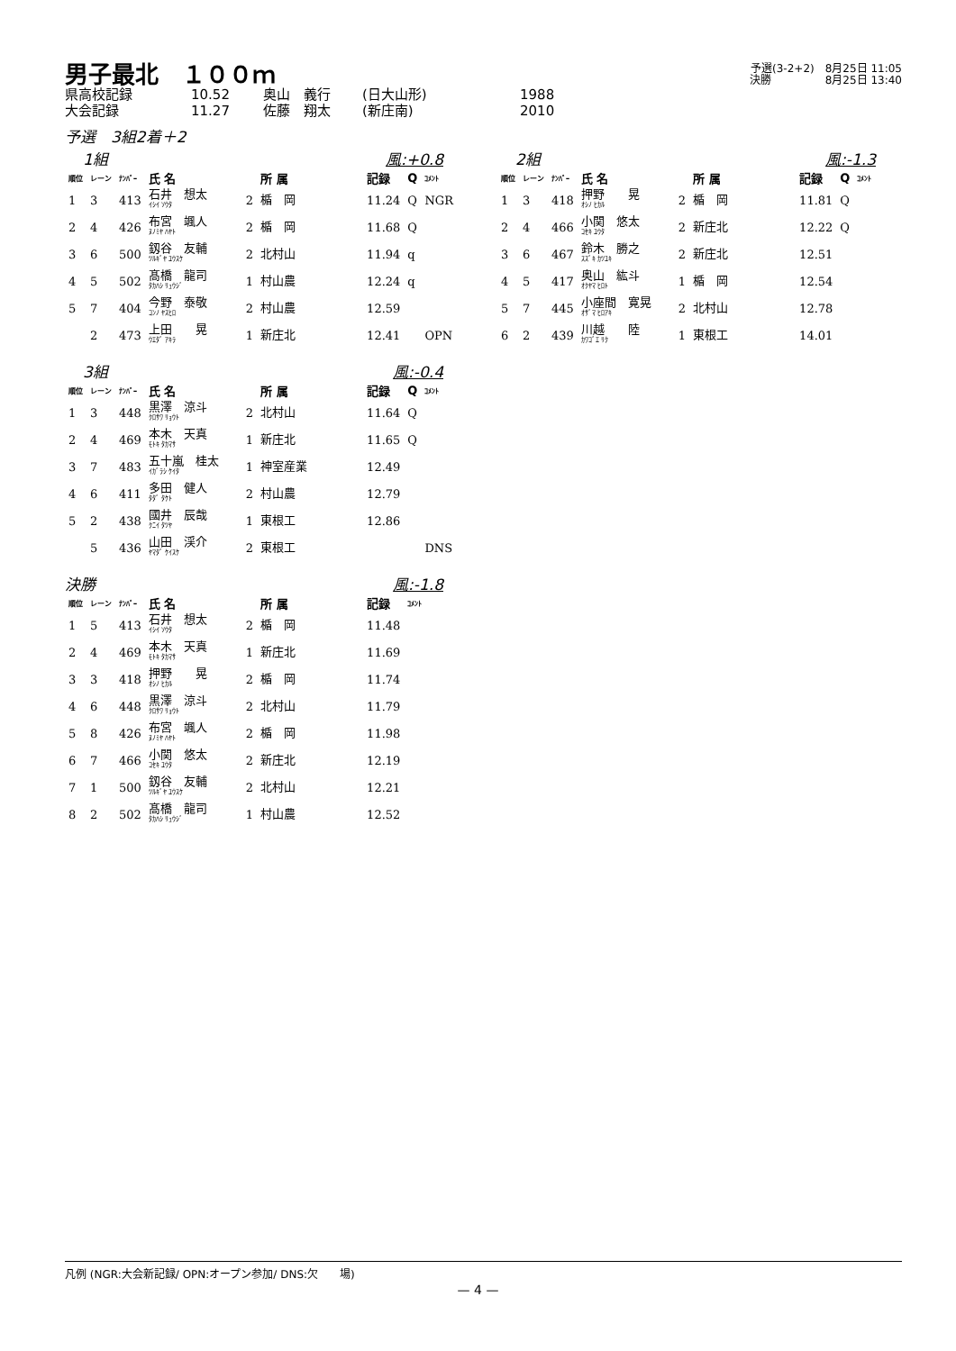男子最北　１００ｍ
予選(3-2+2)　8月25日 11:05
決勝　　　　　8月25日 13:40
県高校記録 10.52 奥山　義行 (日大山形) 1988
大会記録 11.27 佐藤　翔太 (新庄南) 2010
予選　3組2着＋2
1組 風:+0.8
| 順位 | レーン | ﾅﾝﾊﾞｰ | 氏 名 | | 所 属 | 記録 | Q | ｺﾒﾝﾄ |
| --- | --- | --- | --- | --- | --- | --- | --- | --- |
| 1 | 3 | 413 | 石井 想太 ｲｼｲ ｿｳﾀ | 2 | 楯 岡 | 11.24 | Q | NGR |
| 2 | 4 | 426 | 布宮 颯人 ﾇﾉﾐﾔ ﾊﾔﾄ | 2 | 楯 岡 | 11.68 | Q | |
| 3 | 6 | 500 | 釼谷 友輔 ﾂﾙｷﾞﾔ ﾕｳｽｹ | 2 | 北村山 | 11.94 | q | |
| 4 | 5 | 502 | 髙橋 龍司 ﾀｶﾊｼ ﾘｭｳｼﾞ | 1 | 村山農 | 12.24 | q | |
| 5 | 7 | 404 | 今野 泰敬 ｺﾝﾉ ﾔｽﾋﾛ | 2 | 村山農 | 12.59 | | |
| | 2 | 473 | 上田 晃 ｳｴﾀﾞ ｱｷﾗ | 1 | 新庄北 | 12.41 | | OPN |
2組 風:-1.3
| 順位 | レーン | ﾅﾝﾊﾞｰ | 氏 名 | | 所 属 | 記録 | Q | ｺﾒﾝﾄ |
| --- | --- | --- | --- | --- | --- | --- | --- | --- |
| 1 | 3 | 418 | 押野 晃 ｵｼﾉ ﾋｶﾙ | 2 | 楯 岡 | 11.81 | Q | |
| 2 | 4 | 466 | 小関 悠太 ｺｾｷ ﾕｳﾀ | 2 | 新庄北 | 12.22 | Q | |
| 3 | 6 | 467 | 鈴木 勝之 ｽｽﾞｷ ｶﾂﾕｷ | 2 | 新庄北 | 12.51 | | |
| 4 | 5 | 417 | 奥山 紘斗 ｵｸﾔﾏ ﾋﾛﾄ | 1 | 楯 岡 | 12.54 | | |
| 5 | 7 | 445 | 小座間 寛晃 ｵｻﾞﾏ ﾋﾛｱｷ | 2 | 北村山 | 12.78 | | |
| 6 | 2 | 439 | 川越 陸 ｶﾜｺﾞｴ ﾘｸ | 1 | 東根工 | 14.01 | | |
3組 風:-0.4
| 順位 | レーン | ﾅﾝﾊﾞｰ | 氏 名 | | 所 属 | 記録 | Q | ｺﾒﾝﾄ |
| --- | --- | --- | --- | --- | --- | --- | --- | --- |
| 1 | 3 | 448 | 黒澤 涼斗 ｸﾛｻﾜ ﾘｮｳﾄ | 2 | 北村山 | 11.64 | Q | |
| 2 | 4 | 469 | 本木 天真 ﾓﾄｷ ﾀｶﾏｻ | 1 | 新庄北 | 11.65 | Q | |
| 3 | 7 | 483 | 五十嵐 桂太 ｲｶﾞﾗｼ ｹｲﾀ | 1 | 神室産業 | 12.49 | | |
| 4 | 6 | 411 | 多田 健人 ﾀﾀﾞ ﾀｹﾄ | 2 | 村山農 | 12.79 | | |
| 5 | 2 | 438 | 國井 辰哉 ｸﾆｲ ﾀﾂﾔ | 1 | 東根工 | 12.86 | | |
| | 5 | 436 | 山田 渓介 ﾔﾏﾀﾞ ｹｲｽｹ | 2 | 東根工 | | | DNS |
決勝 風:-1.8
| 順位 | レーン | ﾅﾝﾊﾞｰ | 氏 名 | | 所 属 | 記録 | ｺﾒﾝﾄ |
| --- | --- | --- | --- | --- | --- | --- | --- |
| 1 | 5 | 413 | 石井 想太 ｲｼｲ ｿｳﾀ | 2 | 楯 岡 | 11.48 | |
| 2 | 4 | 469 | 本木 天真 ﾓﾄｷ ﾀｶﾏｻ | 1 | 新庄北 | 11.69 | |
| 3 | 3 | 418 | 押野 晃 ｵｼﾉ ﾋｶﾙ | 2 | 楯 岡 | 11.74 | |
| 4 | 6 | 448 | 黒澤 涼斗 ｸﾛｻﾜ ﾘｮｳﾄ | 2 | 北村山 | 11.79 | |
| 5 | 8 | 426 | 布宮 颯人 ﾇﾉﾐﾔ ﾊﾔﾄ | 2 | 楯 岡 | 11.98 | |
| 6 | 7 | 466 | 小関 悠太 ｺｾｷ ﾕｳﾀ | 2 | 新庄北 | 12.19 | |
| 7 | 1 | 500 | 釼谷 友輔 ﾂﾙｷﾞﾔ ﾕｳｽｹ | 2 | 北村山 | 12.21 | |
| 8 | 2 | 502 | 髙橋 龍司 ﾀｶﾊｼ ﾘｭｳｼﾞ | 1 | 村山農 | 12.52 | |
凡例 (NGR:大会新記録/ OPN:オープン参加/ DNS:欠　　場)
— 4 —